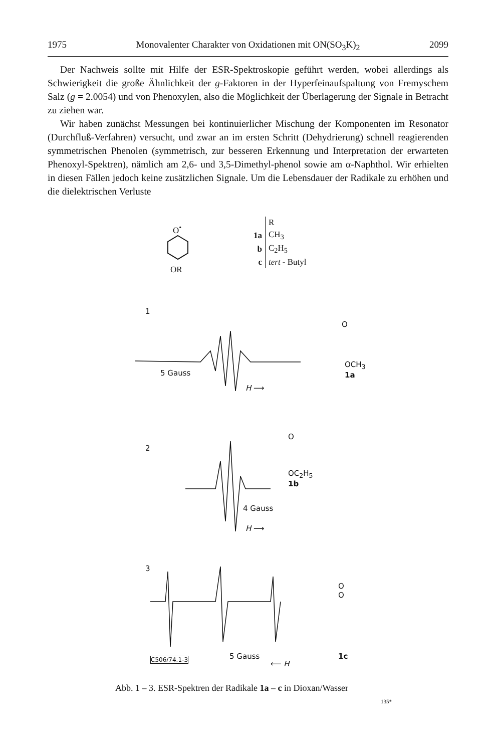1975 Monovalenter Charakter von Oxidationen mit ON(SO<sub>3</sub>K)<sub>2</sub> 2099
Der Nachweis sollte mit Hilfe der ESR-Spektroskopie geführt werden, wobei allerdings als Schwierigkeit die große Ähnlichkeit der g-Faktoren in der Hyperfeinaufspaltung von Fremyschem Salz (g = 2.0054) und von Phenoxylen, also die Möglichkeit der Überlagerung der Signale in Betracht zu ziehen war.
Wir haben zunächst Messungen bei kontinuierlicher Mischung der Komponenten im Resonator (Durchfluß-Verfahren) versucht, und zwar an im ersten Schritt (Dehydrierung) schnell reagierenden symmetrischen Phenolen (symmetrisch, zur besseren Erkennung und Interpretation der erwarteten Phenoxyl-Spektren), nämlich am 2,6- und 3,5-Dimethyl-phenol sowie am α-Naphthol. Wir erhielten in diesen Fällen jedoch keine zusätzlichen Signale. Um die Lebensdauer der Radikale zu erhöhen und die dielektrischen Verluste
O<sup>•</sup>
OR
| | R |
| --- | --- |
| 1a | CH<sub>3</sub> |
| b | C<sub>2</sub>H<sub>5</sub> |
| c | tert - Butyl |
1
5 Gauss
H ⟶
O
OCH<sub>3</sub>
1a
2
O
OC<sub>2</sub>H<sub>5</sub>
1b
4 Gauss
H ⟶
3
O
O
1c
C506/74.1-3 5 Gauss
⟵ H
Abb. 1 – 3. ESR-Spektren der Radikale 1a – c in Dioxan/Wasser
135*